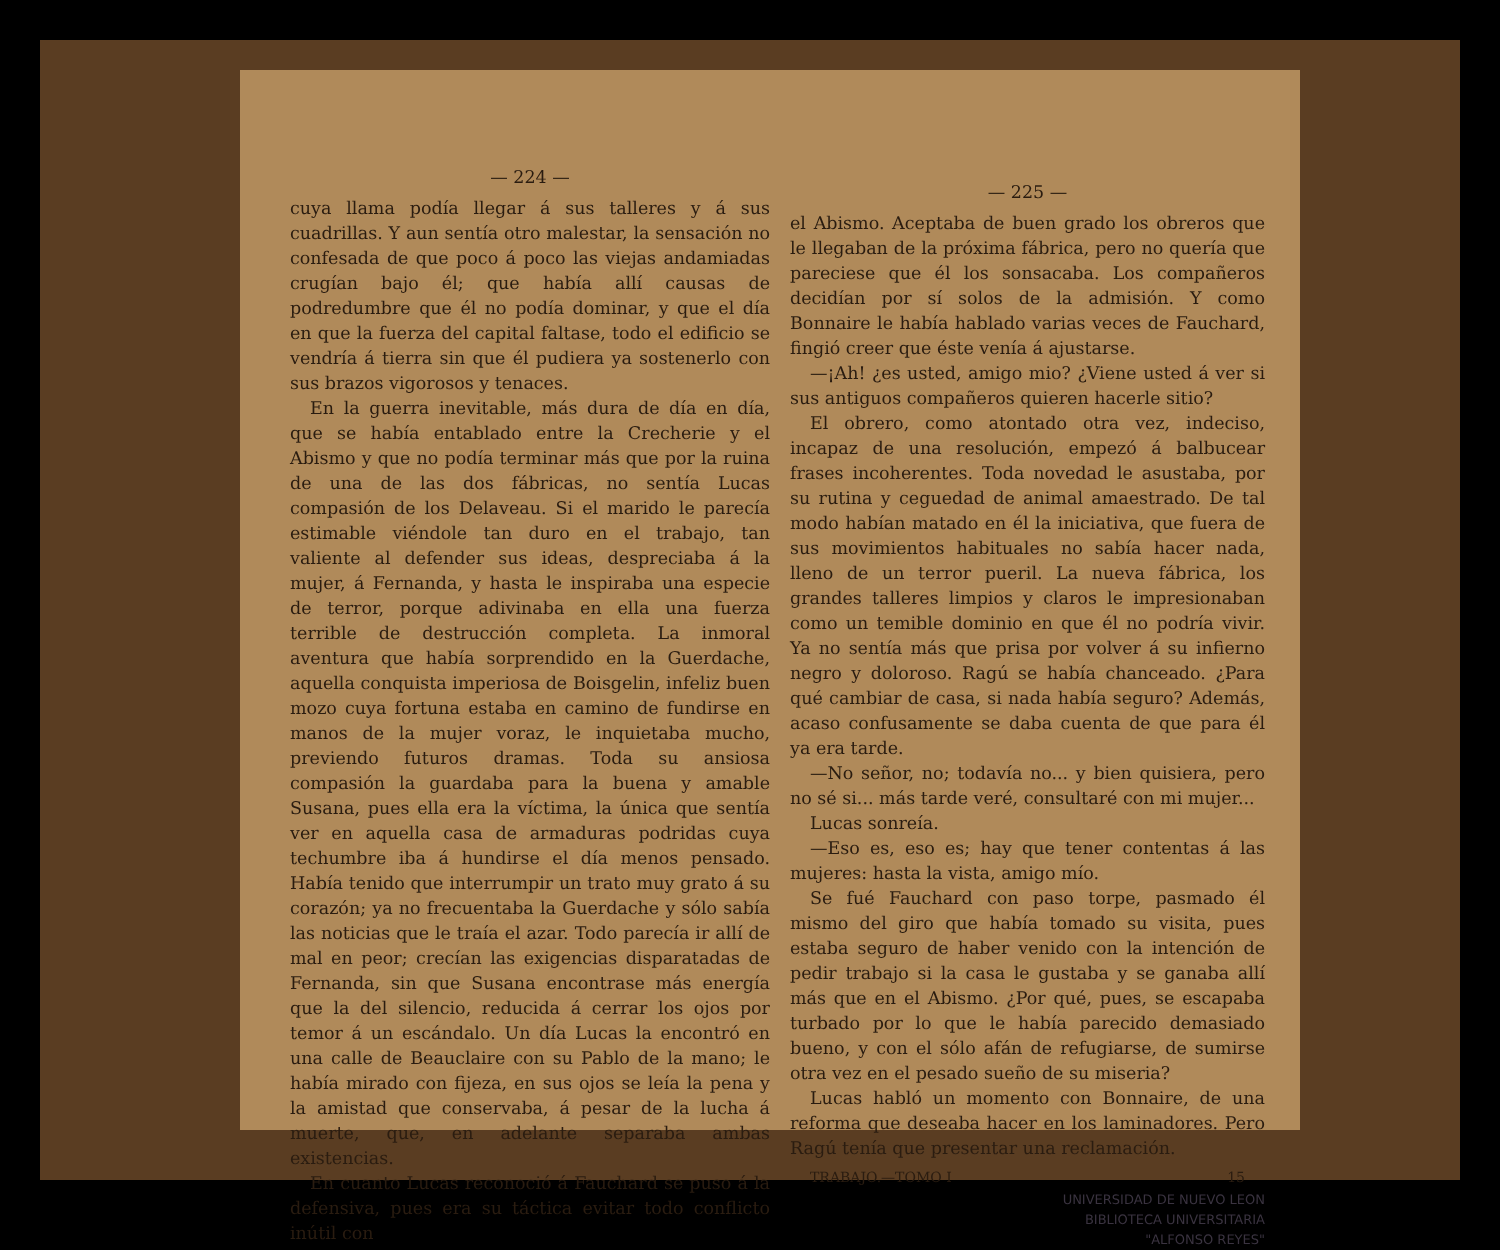— 224 —
cuya llama podía llegar á sus talleres y á sus cuadrillas. Y aun sentía otro malestar, la sensación no confesada de que poco á poco las viejas andamiadas crugían bajo él; que había allí causas de podredumbre que él no podía dominar, y que el día en que la fuerza del capital faltase, todo el edificio se vendría á tierra sin que él pudiera ya sostenerlo con sus brazos vigorosos y tenaces.
En la guerra inevitable, más dura de día en día, que se había entablado entre la Crecherie y el Abismo y que no podía terminar más que por la ruina de una de las dos fábricas, no sentía Lucas compasión de los Delaveau. Si el marido le parecía estimable viéndole tan duro en el trabajo, tan valiente al defender sus ideas, despreciaba á la mujer, á Fernanda, y hasta le inspiraba una especie de terror, porque adivinaba en ella una fuerza terrible de destrucción completa. La inmoral aventura que había sorprendido en la Guerdache, aquella conquista imperiosa de Boisgelin, infeliz buen mozo cuya fortuna estaba en camino de fundirse en manos de la mujer voraz, le inquietaba mucho, previendo futuros dramas. Toda su ansiosa compasión la guardaba para la buena y amable Susana, pues ella era la víctima, la única que sentía ver en aquella casa de armaduras podridas cuya techumbre iba á hundirse el día menos pensado. Había tenido que interrumpir un trato muy grato á su corazón; ya no frecuentaba la Guerdache y sólo sabía las noticias que le traía el azar. Todo parecía ir allí de mal en peor; crecían las exigencias disparatadas de Fernanda, sin que Susana encontrase más energía que la del silencio, reducida á cerrar los ojos por temor á un escándalo. Un día Lucas la encontró en una calle de Beauclaire con su Pablo de la mano; le había mirado con fijeza, en sus ojos se leía la pena y la amistad que conservaba, á pesar de la lucha á muerte, que, en adelante separaba ambas existencias.
En cuanto Lucas reconoció á Fauchard se puso á la defensiva, pues era su táctica evitar todo conflicto inútil con
— 225 —
el Abismo. Aceptaba de buen grado los obreros que le llegaban de la próxima fábrica, pero no quería que pareciese que él los sonsacaba. Los compañeros decidían por sí solos de la admisión. Y como Bonnaire le había hablado varias veces de Fauchard, fingió creer que éste venía á ajustarse.
—¡Ah! ¿es usted, amigo mio? ¿Viene usted á ver si sus antiguos compañeros quieren hacerle sitio?
El obrero, como atontado otra vez, indeciso, incapaz de una resolución, empezó á balbucear frases incoherentes. Toda novedad le asustaba, por su rutina y ceguedad de animal amaestrado. De tal modo habían matado en él la iniciativa, que fuera de sus movimientos habituales no sabía hacer nada, lleno de un terror pueril. La nueva fábrica, los grandes talleres limpios y claros le impresionaban como un temible dominio en que él no podría vivir. Ya no sentía más que prisa por volver á su infierno negro y doloroso. Ragú se había chanceado. ¿Para qué cambiar de casa, si nada había seguro? Además, acaso confusamente se daba cuenta de que para él ya era tarde.
—No señor, no; todavía no... y bien quisiera, pero no sé si... más tarde veré, consultaré con mi mujer...
Lucas sonreía.
—Eso es, eso es; hay que tener contentas á las mujeres: hasta la vista, amigo mío.
Se fué Fauchard con paso torpe, pasmado él mismo del giro que había tomado su visita, pues estaba seguro de haber venido con la intención de pedir trabajo si la casa le gustaba y se ganaba allí más que en el Abismo. ¿Por qué, pues, se escapaba turbado por lo que le había parecido demasiado bueno, y con el sólo afán de refugiarse, de sumirse otra vez en el pesado sueño de su miseria?
Lucas habló un momento con Bonnaire, de una reforma que deseaba hacer en los laminadores. Pero Ragú tenía que presentar una reclamación.
TRABAJO.—TOMO I 15
UNIVERSIDAD DE NUEVO LEON
BIBLIOTECA UNIVERSITARIA
"ALFONSO REYES"